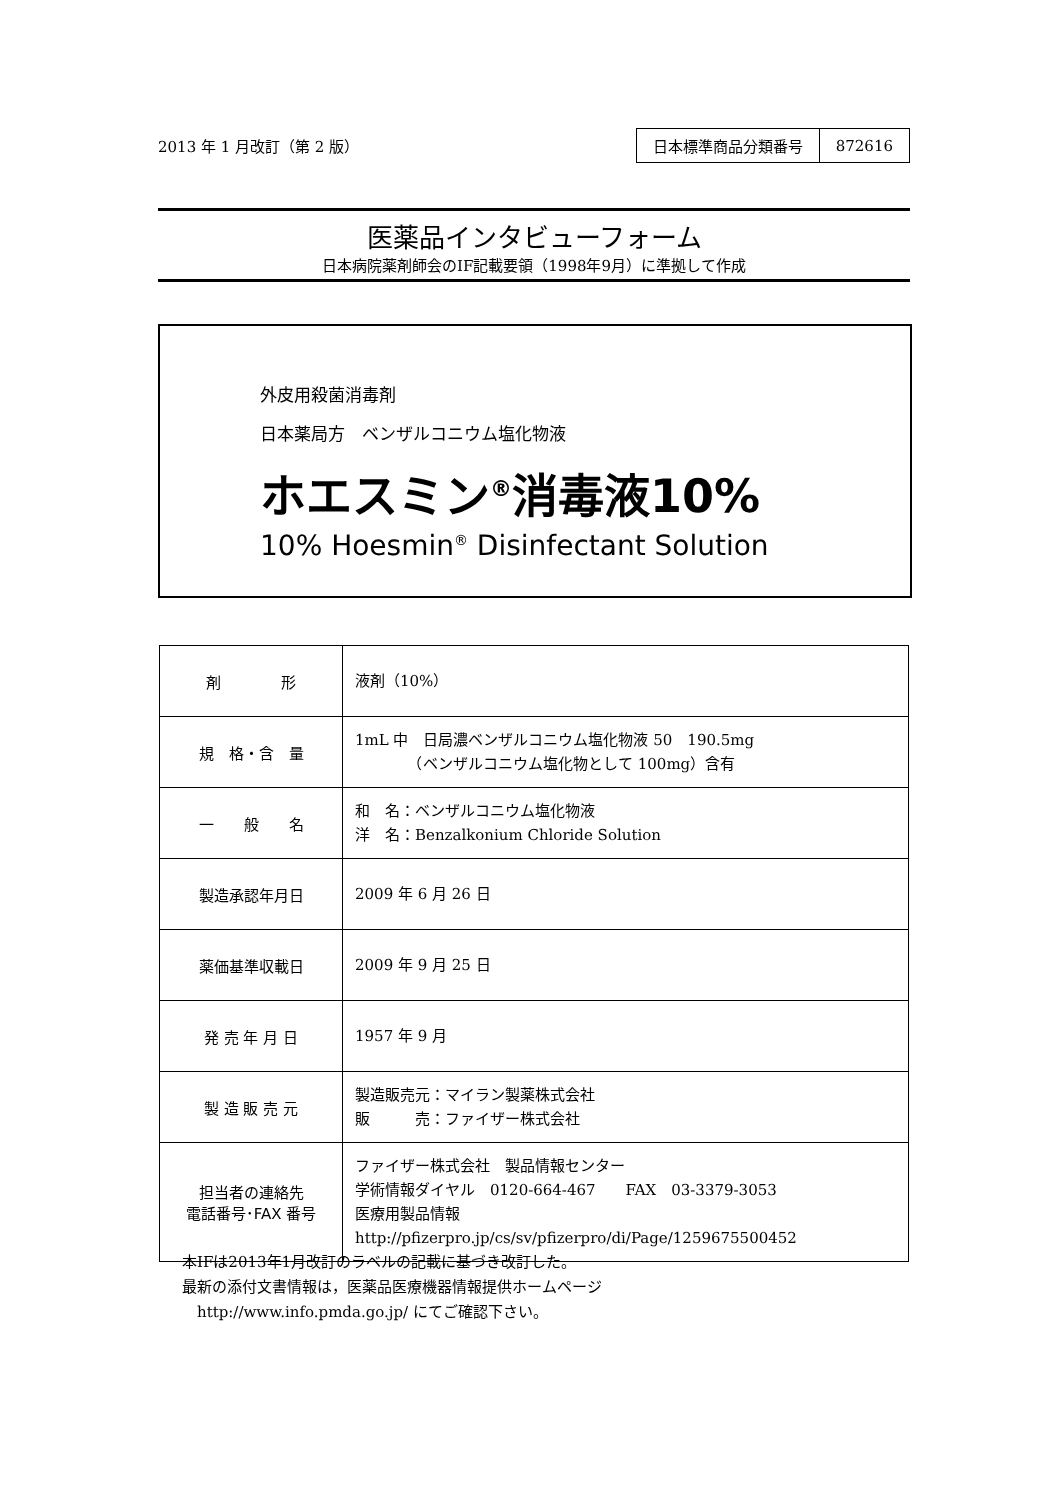2013 年 1 月改訂（第 2 版）
| 日本標準商品分類番号 | 872616 |
医薬品インタビューフォーム
日本病院薬剤師会のIF記載要領（1998年9月）に準拠して作成
外皮用殺菌消毒剤
日本薬局方　ベンザルコニウム塩化物液
ホエスミン<sup>®</sup>消毒液10%
10% Hoesmin<sup>®</sup> Disinfectant Solution
| 剤 形 | 液剤（10%） |
| 規 格・含 量 | 1mL 中 日局濃ベンザルコニウム塩化物液 50 190.5mg （ベンザルコニウム塩化物として 100mg）含有 |
| 一 般 名 | 和 名：ベンザルコニウム塩化物液 洋 名：Benzalkonium Chloride Solution |
| 製造承認年月日 | 2009 年 6 月 26 日 |
| 薬価基準収載日 | 2009 年 9 月 25 日 |
| 発 売 年 月 日 | 1957 年 9 月 |
| 製 造 販 売 元 | 製造販売元：マイラン製薬株式会社 販 売：ファイザー株式会社 |
| 担当者の連絡先 電話番号･FAX 番号 | ファイザー株式会社 製品情報センター 学術情報ダイヤル 0120-664-467 FAX 03-3379-3053 医療用製品情報 http://pfizerpro.jp/cs/sv/pfizerpro/di/Page/1259675500452 |
本IFは2013年1月改訂のラベルの記載に基づき改訂した。
最新の添付文書情報は，医薬品医療機器情報提供ホームページ
　http://www.info.pmda.go.jp/ にてご確認下さい。